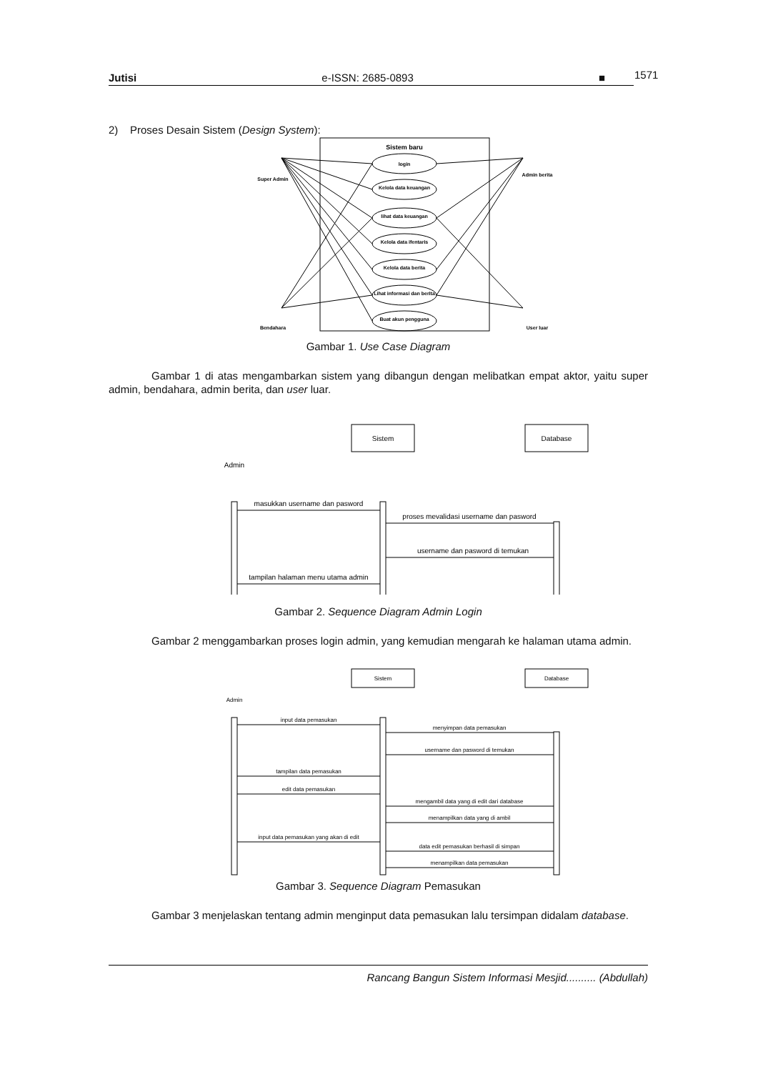Jutisi e-ISSN: 2685-0893 ■ 1571
2) Proses Desain Sistem (Design System):
Sistem baru
login
Kelola data keuangan
lihat data keuangan
Kelola data ifentaris
Kelola data berita
Lihat informasi dan berita
Buat akun pengguna
Super Admin
Bendahara
Admin berita
User luar
Gambar 1. Use Case Diagram
Gambar 1 di atas mengambarkan sistem yang dibangun dengan melibatkan empat aktor, yaitu super admin, bendahara, admin berita, dan user luar.
Sistem
Database
Admin
masukkan username dan pasword
proses mevalidasi username dan pasword
username dan pasword di temukan
tampilan halaman menu utama admin
Gambar 2. Sequence Diagram Admin Login
Gambar 2 menggambarkan proses login admin, yang kemudian mengarah ke halaman utama admin.
Sistem
Database
Admin
input data pemasukan
menyimpan data pemasukan
username dan pasword di temukan
tampilan data pemasukan
edit data pemasukan
mengambil data yang di edit dari database
menampilkan data yang di ambil
input data pemasukan yang akan di edit
data edit pemasukan berhasil di simpan
menampilkan data pemasukan
Gambar 3. Sequence Diagram Pemasukan
Gambar 3 menjelaskan tentang admin menginput data pemasukan lalu tersimpan didalam database.
Rancang Bangun Sistem Informasi Mesjid.......... (Abdullah)